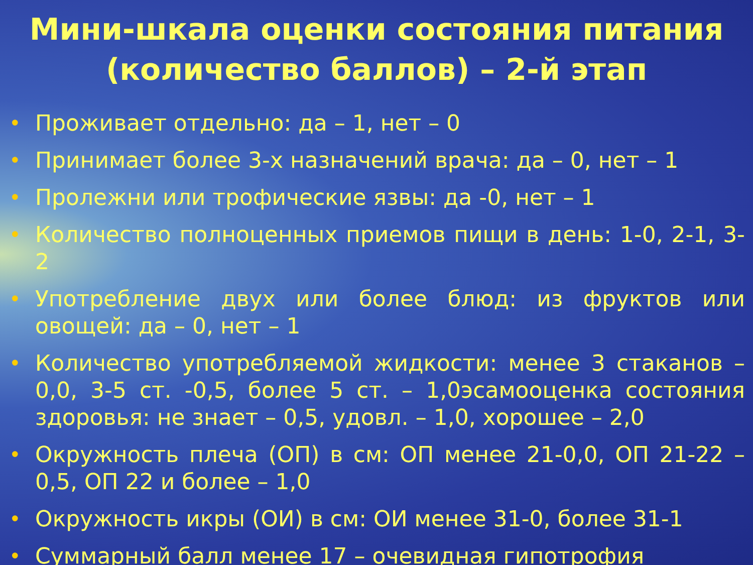Мини-шкала оценки состояния питания (количество баллов) – 2-й этап
• Проживает отдельно: да – 1, нет – 0
• Принимает более 3-х назначений врача: да – 0, нет – 1
• Пролежни или трофические язвы: да -0, нет – 1
• Количество полноценных приемов пищи в день: 1-0, 2-1, 3-2
• Употребление двух или более блюд: из фруктов или овощей: да – 0, нет – 1
• Количество употребляемой жидкости: менее 3 стаканов – 0,0, 3-5 ст. -0,5, более 5 ст. – 1,0эсамооценка состояния здоровья: не знает – 0,5, удовл. – 1,0, хорошее – 2,0
• Окружность плеча (ОП) в см: ОП менее 21-0,0, ОП 21-22 – 0,5, ОП 22 и более – 1,0
• Окружность икры (ОИ) в см: ОИ менее 31-0, более 31-1
• Суммарный балл менее 17 – очевидная гипотрофия